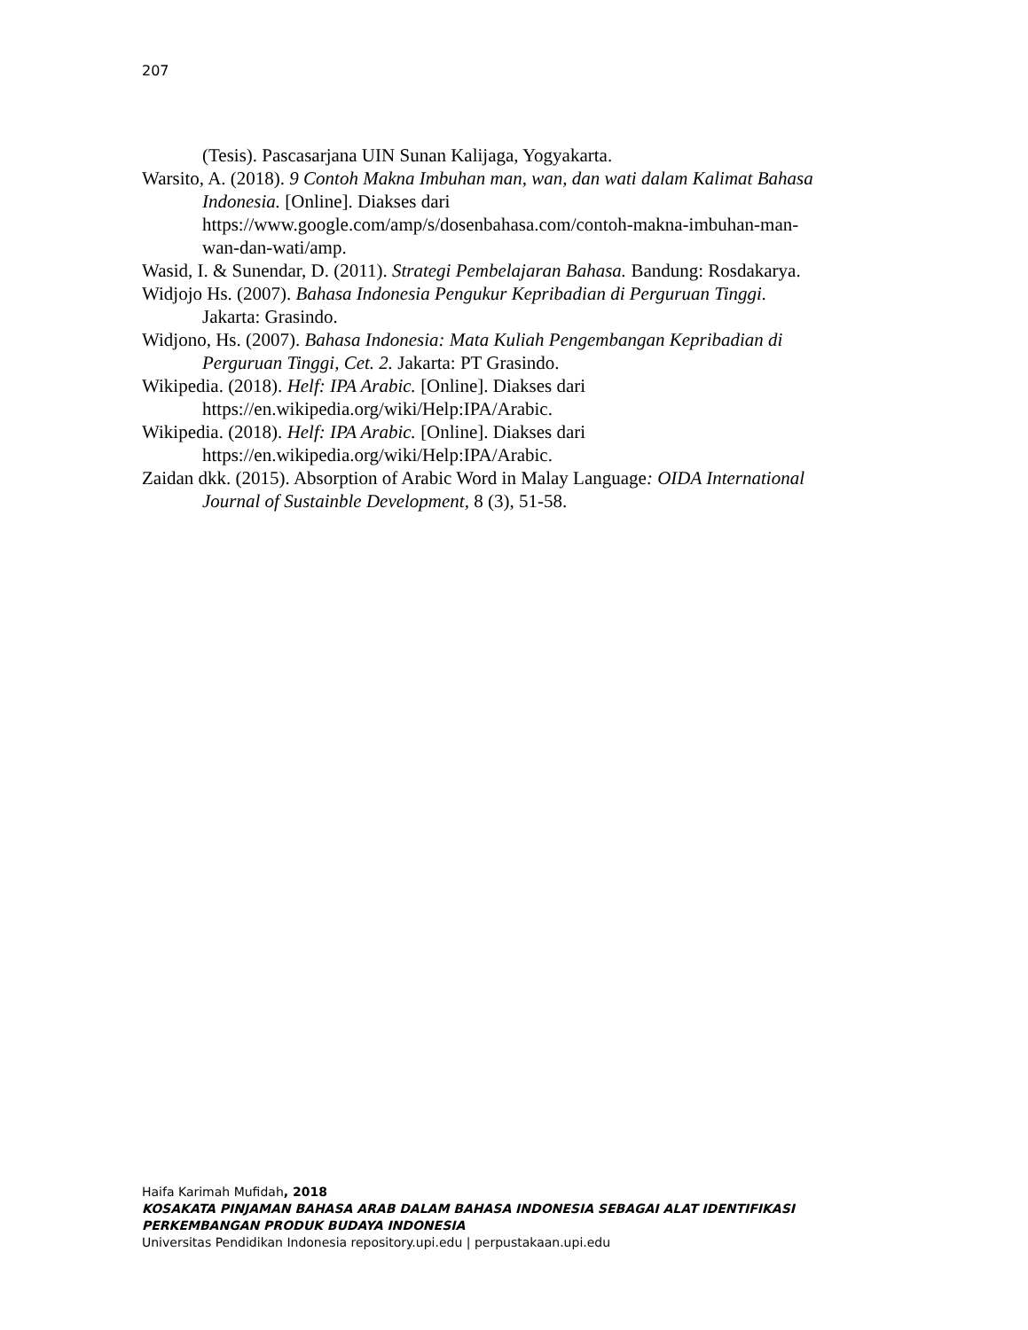207
(Tesis). Pascasarjana UIN Sunan Kalijaga, Yogyakarta.
Warsito, A. (2018). 9 Contoh Makna Imbuhan man, wan, dan wati dalam Kalimat Bahasa Indonesia. [Online]. Diakses dari https://www.google.com/amp/s/dosenbahasa.com/contoh-makna-imbuhan-man-wan-dan-wati/amp.
Wasid, I. & Sunendar, D. (2011). Strategi Pembelajaran Bahasa. Bandung: Rosdakarya.
Widjojo Hs. (2007). Bahasa Indonesia Pengukur Kepribadian di Perguruan Tinggi. Jakarta: Grasindo.
Widjono, Hs. (2007). Bahasa Indonesia: Mata Kuliah Pengembangan Kepribadian di Perguruan Tinggi, Cet. 2. Jakarta: PT Grasindo.
Wikipedia. (2018). Helf: IPA Arabic. [Online]. Diakses dari https://en.wikipedia.org/wiki/Help:IPA/Arabic.
Wikipedia. (2018). Helf: IPA Arabic. [Online]. Diakses dari https://en.wikipedia.org/wiki/Help:IPA/Arabic.
Zaidan dkk. (2015). Absorption of Arabic Word in Malay Language: OIDA International Journal of Sustainble Development, 8 (3), 51-58.
Haifa Karimah Mufidah, 2018
KOSAKATA PINJAMAN BAHASA ARAB DALAM BAHASA INDONESIA SEBAGAI ALAT IDENTIFIKASI PERKEMBANGAN PRODUK BUDAYA INDONESIA
Universitas Pendidikan Indonesia repository.upi.edu | perpustakaan.upi.edu